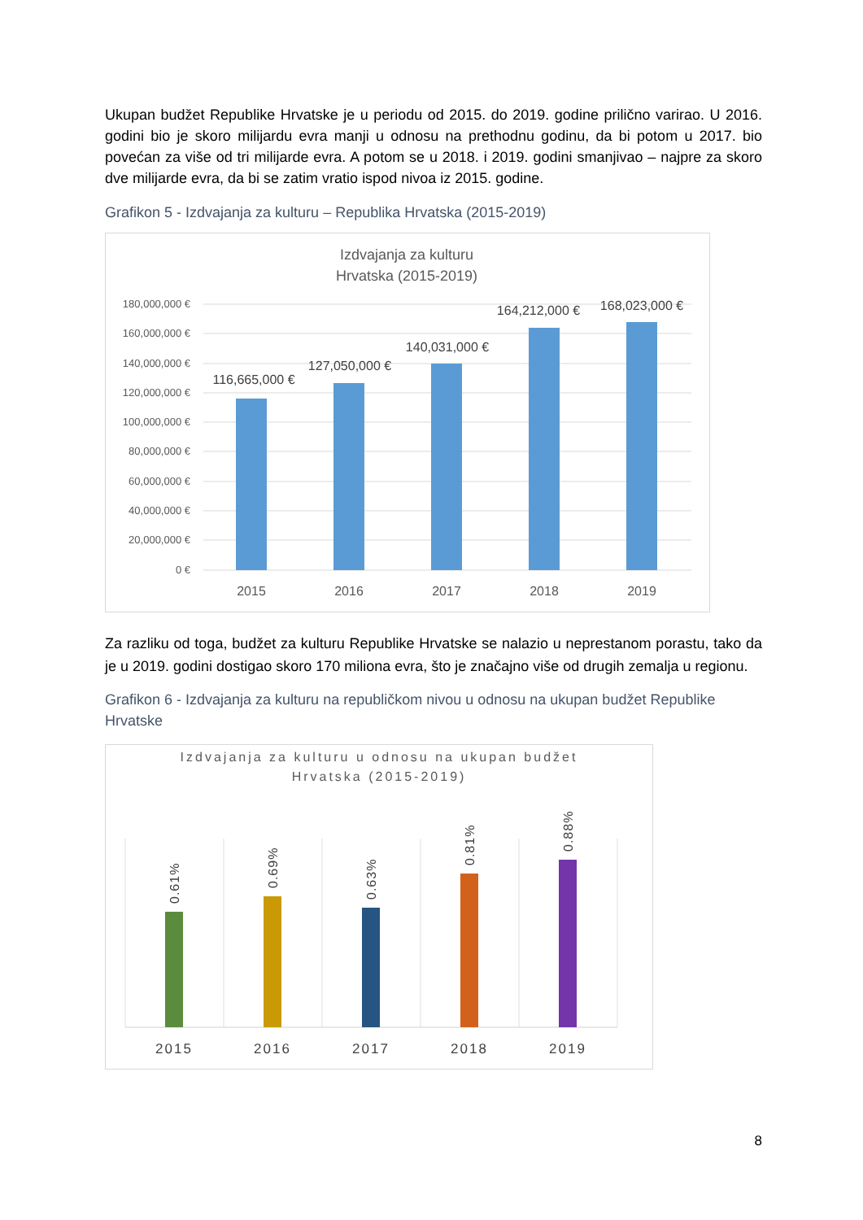Ukupan budžet Republike Hrvatske je u periodu od 2015. do 2019. godine prilično varirao. U 2016. godini bio je skoro milijardu evra manji u odnosu na prethodnu godinu, da bi potom u 2017. bio povećan za više od tri milijarde evra. A potom se u 2018. i 2019. godini smanjivao – najpre za skoro dve milijarde evra, da bi se zatim vratio ispod nivoa iz 2015. godine.
Grafikon 5 - Izdvajanja za kulturu – Republika Hrvatska (2015-2019)
Izdvajanja za kulturu
Hrvatska (2015-2019)
180,000,000 €
160,000,000 €
140,000,000 €
120,000,000 €
100,000,000 €
80,000,000 €
60,000,000 €
40,000,000 €
20,000,000 €
0 €
116,665,000 €
127,050,000 €
140,031,000 €
164,212,000 €
168,023,000 €
2015
2016
2017
2018
2019
Za razliku od toga, budžet za kulturu Republike Hrvatske se nalazio u neprestanom porastu, tako da je u 2019. godini dostigao skoro 170 miliona evra, što je značajno više od drugih zemalja u regionu.
Grafikon 6 - Izdvajanja za kulturu na republičkom nivou u odnosu na ukupan budžet Republike Hrvatske
Izdvajanja za kulturu u odnosu na ukupan budžet
Hrvatska (2015-2019)
0.61%
0.69%
0.63%
0.81%
0.88%
2015
2016
2017
2018
2019
8